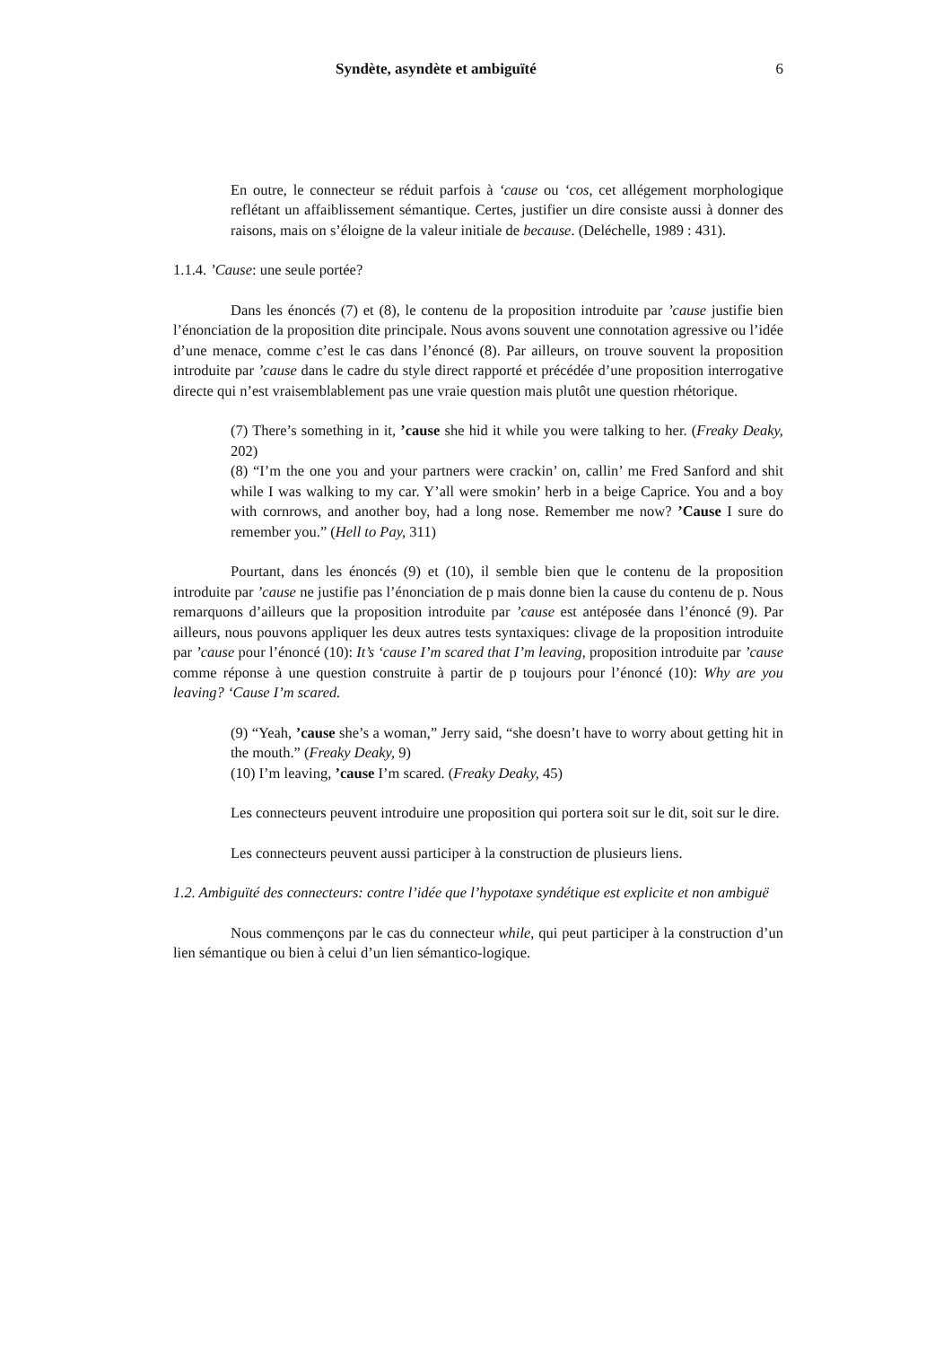Syndète, asyndète et ambiguïté 6
En outre, le connecteur se réduit parfois à ‘cause ou ‘cos, cet allégement morphologique reflétant un affaiblissement sémantique. Certes, justifier un dire consiste aussi à donner des raisons, mais on s’éloigne de la valeur initiale de because. (Deléchelle, 1989 : 431).
1.1.4. ’Cause: une seule portée?
Dans les énoncés (7) et (8), le contenu de la proposition introduite par ’cause justifie bien l’énonciation de la proposition dite principale. Nous avons souvent une connotation agressive ou l’idée d’une menace, comme c’est le cas dans l’énoncé (8). Par ailleurs, on trouve souvent la proposition introduite par ’cause dans le cadre du style direct rapporté et précédée d’une proposition interrogative directe qui n’est vraisemblablement pas une vraie question mais plutôt une question rhétorique.
(7) There’s something in it, ’cause she hid it while you were talking to her. (Freaky Deaky, 202)
(8) “I’m the one you and your partners were crackin’ on, callin’ me Fred Sanford and shit while I was walking to my car. Y’all were smokin’ herb in a beige Caprice. You and a boy with cornrows, and another boy, had a long nose. Remember me now? ’Cause I sure do remember you.” (Hell to Pay, 311)
Pourtant, dans les énoncés (9) et (10), il semble bien que le contenu de la proposition introduite par ’cause ne justifie pas l’énonciation de p mais donne bien la cause du contenu de p. Nous remarquons d’ailleurs que la proposition introduite par ’cause est antéposée dans l’énoncé (9). Par ailleurs, nous pouvons appliquer les deux autres tests syntaxiques: clivage de la proposition introduite par ’cause pour l’énoncé (10): It’s ‘cause I’m scared that I’m leaving, proposition introduite par ’cause comme réponse à une question construite à partir de p toujours pour l’énoncé (10): Why are you leaving? ‘Cause I’m scared.
(9) “Yeah, ’cause she’s a woman,” Jerry said, “she doesn’t have to worry about getting hit in the mouth.” (Freaky Deaky, 9)
(10) I’m leaving, ’cause I’m scared. (Freaky Deaky, 45)
Les connecteurs peuvent introduire une proposition qui portera soit sur le dit, soit sur le dire.
Les connecteurs peuvent aussi participer à la construction de plusieurs liens.
1.2. Ambiguïté des connecteurs: contre l’idée que l’hypotaxe syndétique est explicite et non ambiguë
Nous commençons par le cas du connecteur while, qui peut participer à la construction d’un lien sémantique ou bien à celui d’un lien sémantico-logique.